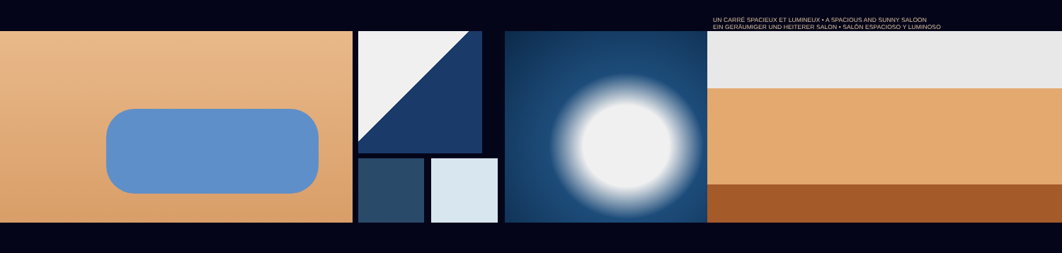UN CARRÉ SPACIEUX ET LUMINEUX • A SPACIOUS AND SUNNY SALOON
EIN GERÄUMIGER UND HEITERER SALON • SALÓN ESPACIOSO Y LUMINOSO